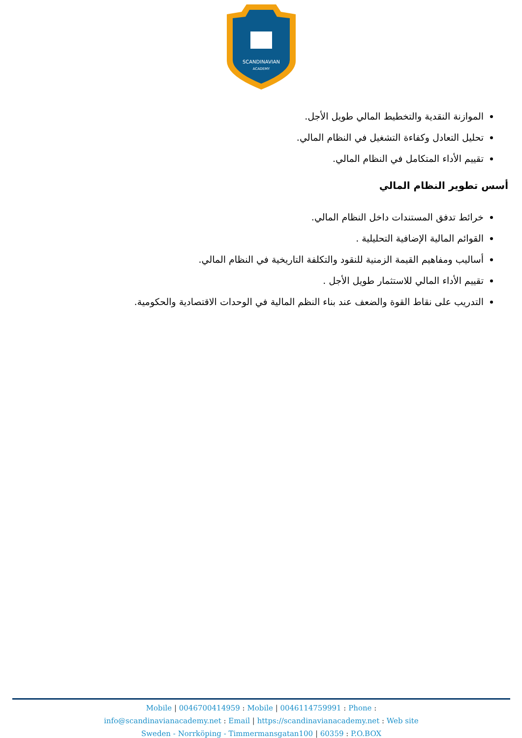SCANDINAVIAN
ACADEMY
الموازنة النقدية والتخطيط المالي طويل الأجل.
تحليل التعادل وكفاءة التشغيل في النظام المالي.
تقييم الأداء المتكامل في النظام المالي.
أسس تطوير النظام المالي
خرائط تدفق المستندات داخل النظام المالي.
القوائم المالية الإضافية التحليلية .
أساليب ومفاهيم القيمة الزمنية للنقود والتكلفة التاريخية في النظام المالي.
تقييم الأداء المالي للاستثمار طويل الأجل .
التدريب على نقاط القوة والضعف عند بناء النظم المالية في الوحدات الاقتصادية والحكومية.
Mobile | 0046700414959 : Mobile | 0046114759991 : Phone :
info@scandinavianacademy.net : Email | https://scandinavianacademy.net : Web site
Sweden - Norrköping - Timmermansgatan100 | 60359 : P.O.BOX